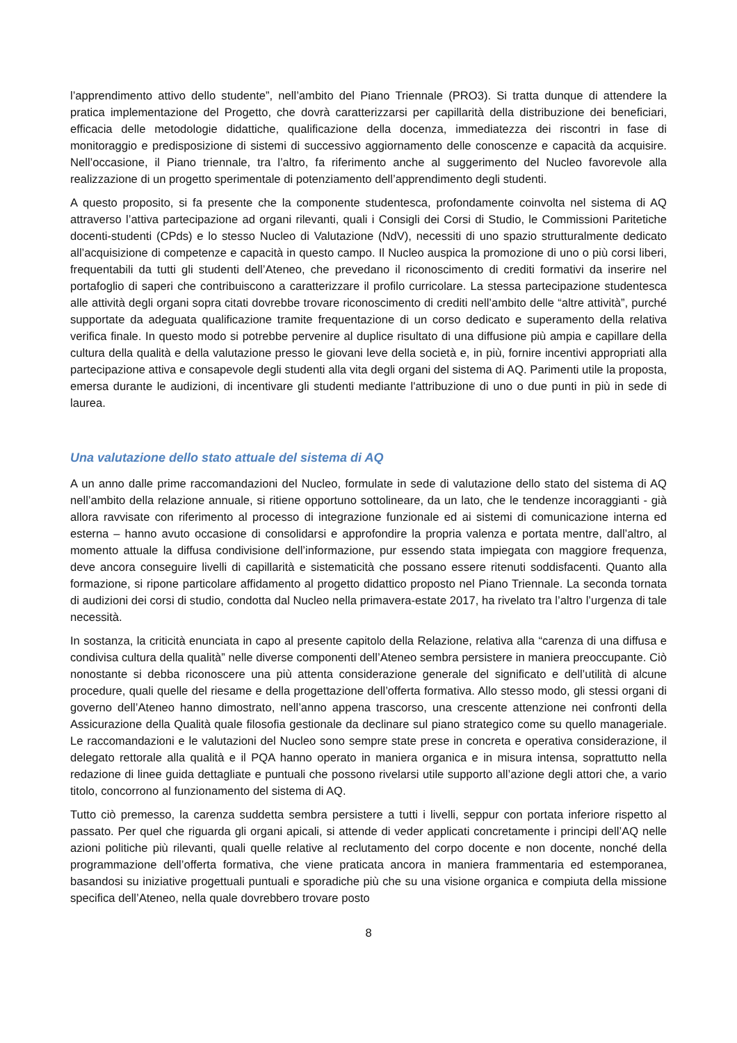l’apprendimento attivo dello studente”, nell’ambito del Piano Triennale (PRO3). Si tratta dunque di attendere la pratica implementazione del Progetto, che dovrà caratterizzarsi per capillarità della distribuzione dei beneficiari, efficacia delle metodologie didattiche, qualificazione della docenza, immediatezza dei riscontri in fase di monitoraggio e predisposizione di sistemi di successivo aggiornamento delle conoscenze e capacità da acquisire. Nell’occasione, il Piano triennale, tra l’altro, fa riferimento anche al suggerimento del Nucleo favorevole alla realizzazione di un progetto sperimentale di potenziamento dell’apprendimento degli studenti.
A questo proposito, si fa presente che la componente studentesca, profondamente coinvolta nel sistema di AQ attraverso l’attiva partecipazione ad organi rilevanti, quali i Consigli dei Corsi di Studio, le Commissioni Paritetiche docenti-studenti (CPds) e lo stesso Nucleo di Valutazione (NdV), necessiti di uno spazio strutturalmente dedicato all’acquisizione di competenze e capacità in questo campo. Il Nucleo auspica la promozione di uno o più corsi liberi, frequentabili da tutti gli studenti dell’Ateneo, che prevedano il riconoscimento di crediti formativi da inserire nel portafoglio di saperi che contribuiscono a caratterizzare il profilo curricolare. La stessa partecipazione studentesca alle attività degli organi sopra citati dovrebbe trovare riconoscimento di crediti nell’ambito delle “altre attività”, purché supportate da adeguata qualificazione tramite frequentazione di un corso dedicato e superamento della relativa verifica finale. In questo modo si potrebbe pervenire al duplice risultato di una diffusione più ampia e capillare della cultura della qualità e della valutazione presso le giovani leve della società e, in più, fornire incentivi appropriati alla partecipazione attiva e consapevole degli studenti alla vita degli organi del sistema di AQ. Parimenti utile la proposta, emersa durante le audizioni, di incentivare gli studenti mediante l'attribuzione di uno o due punti in più in sede di laurea.
Una valutazione dello stato attuale del sistema di AQ
A un anno dalle prime raccomandazioni del Nucleo, formulate in sede di valutazione dello stato del sistema di AQ nell’ambito della relazione annuale, si ritiene opportuno sottolineare, da un lato, che le tendenze incoraggianti - già allora ravvisate con riferimento al processo di integrazione funzionale ed ai sistemi di comunicazione interna ed esterna – hanno avuto occasione di consolidarsi e approfondire la propria valenza e portata mentre, dall’altro, al momento attuale la diffusa condivisione dell’informazione, pur essendo stata impiegata con maggiore frequenza, deve ancora conseguire livelli di capillarità e sistematicità che possano essere ritenuti soddisfacenti. Quanto alla formazione, si ripone particolare affidamento al progetto didattico proposto nel Piano Triennale. La seconda tornata di audizioni dei corsi di studio, condotta dal Nucleo nella primavera-estate 2017, ha rivelato tra l’altro l’urgenza di tale necessità.
In sostanza, la criticità enunciata in capo al presente capitolo della Relazione, relativa alla “carenza di una diffusa e condivisa cultura della qualità” nelle diverse componenti dell’Ateneo sembra persistere in maniera preoccupante. Ciò nonostante si debba riconoscere una più attenta considerazione generale del significato e dell’utilità di alcune procedure, quali quelle del riesame e della progettazione dell’offerta formativa. Allo stesso modo, gli stessi organi di governo dell’Ateneo hanno dimostrato, nell’anno appena trascorso, una crescente attenzione nei confronti della Assicurazione della Qualità quale filosofia gestionale da declinare sul piano strategico come su quello manageriale. Le raccomandazioni e le valutazioni del Nucleo sono sempre state prese in concreta e operativa considerazione, il delegato rettorale alla qualità e il PQA hanno operato in maniera organica e in misura intensa, soprattutto nella redazione di linee guida dettagliate e puntuali che possono rivelarsi utile supporto all’azione degli attori che, a vario titolo, concorrono al funzionamento del sistema di AQ.
Tutto ciò premesso, la carenza suddetta sembra persistere a tutti i livelli, seppur con portata inferiore rispetto al passato. Per quel che riguarda gli organi apicali, si attende di veder applicati concretamente i principi dell’AQ nelle azioni politiche più rilevanti, quali quelle relative al reclutamento del corpo docente e non docente, nonché della programmazione dell’offerta formativa, che viene praticata ancora in maniera frammentaria ed estemporanea, basandosi su iniziative progettuali puntuali e sporadiche più che su una visione organica e compiuta della missione specifica dell’Ateneo, nella quale dovrebbero trovare posto
8